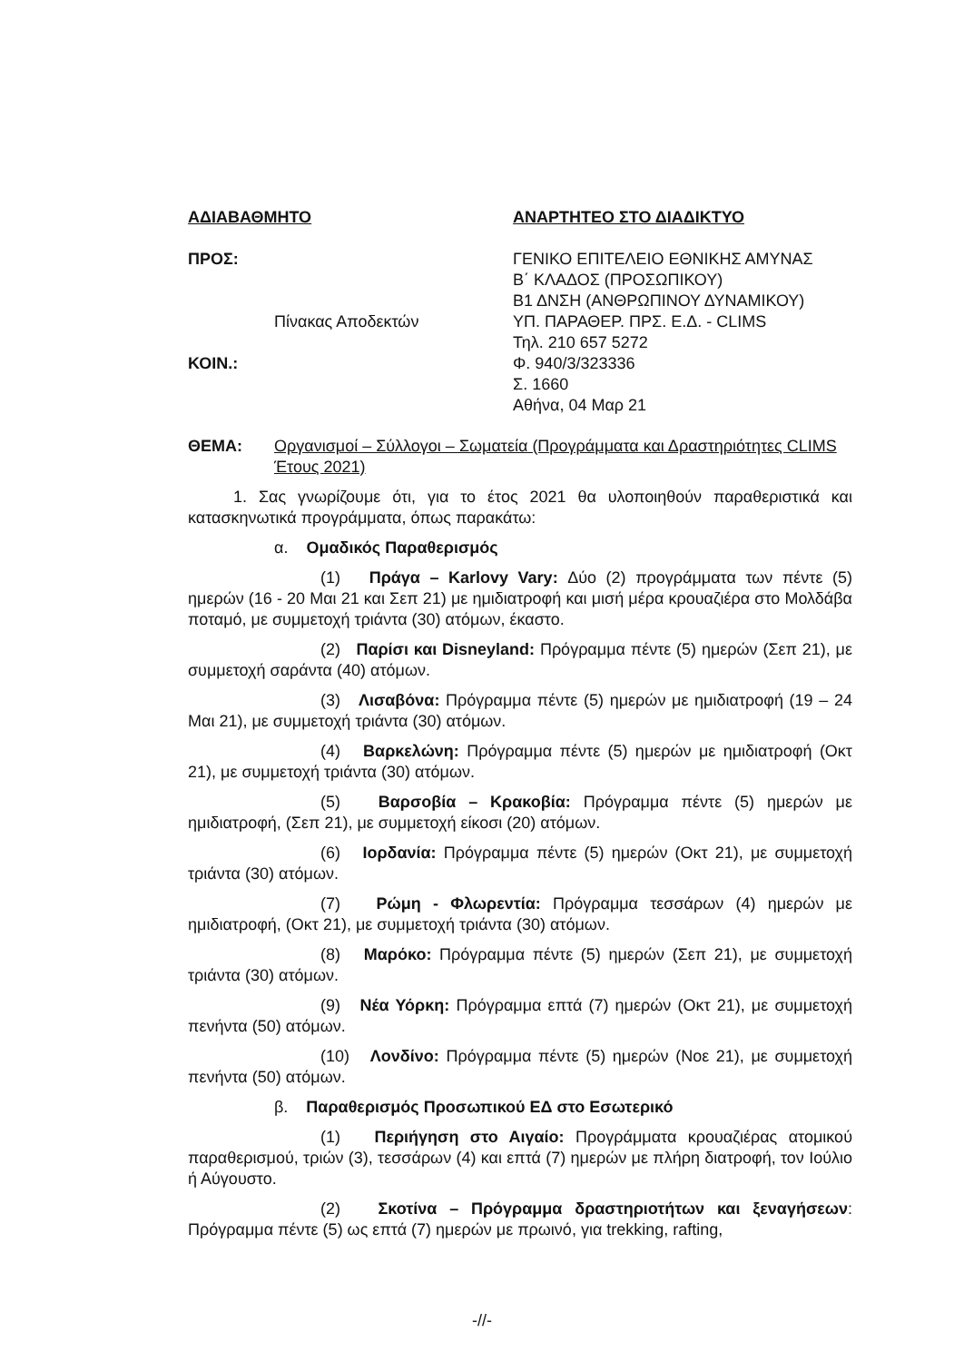ΑΔΙΑΒΑΘΜΗΤΟ
ΠΡΟΣ:
Πίνακας Αποδεκτών
ΚΟΙΝ.:
ΑΝΑΡΤΗΤΕΟ ΣΤΟ ΔΙΑΔΙΚΤΥΟ
ΓΕΝΙΚΟ ΕΠΙΤΕΛΕΙΟ ΕΘΝΙΚΗΣ ΑΜΥΝΑΣ
Β΄ ΚΛΑΔΟΣ (ΠΡΟΣΩΠΙΚΟΥ)
Β1 ΔΝΣΗ (ΑΝΘΡΩΠΙΝΟΥ ΔΥΝΑΜΙΚΟΥ)
ΥΠ. ΠΑΡΑΘΕΡ. ΠΡΣ. Ε.Δ. - CLIMS
Τηλ. 210 657 5272
Φ. 940/3/323336
Σ. 1660
Αθήνα, 04 Μαρ 21
ΘΕΜΑ: Οργανισμοί – Σύλλογοι – Σωματεία (Προγράμματα και Δραστηριότητες CLIMS Έτους 2021)
1. Σας γνωρίζουμε ότι, για το έτος 2021 θα υλοποιηθούν παραθεριστικά και κατασκηνωτικά προγράμματα, όπως παρακάτω:
α. Ομαδικός Παραθερισμός
(1) Πράγα – Karlovy Vary: Δύο (2) προγράμματα των πέντε (5) ημερών (16 - 20 Μαι 21 και Σεπ 21) με ημιδιατροφή και μισή μέρα κρουαζιέρα στο Μολδάβα ποταμό, με συμμετοχή τριάντα (30) ατόμων, έκαστο.
(2) Παρίσι και Disneyland: Πρόγραμμα πέντε (5) ημερών (Σεπ 21), με συμμετοχή σαράντα (40) ατόμων.
(3) Λισαβόνα: Πρόγραμμα πέντε (5) ημερών με ημιδιατροφή (19 – 24 Μαι 21), με συμμετοχή τριάντα (30) ατόμων.
(4) Βαρκελώνη: Πρόγραμμα πέντε (5) ημερών με ημιδιατροφή (Οκτ 21), με συμμετοχή τριάντα (30) ατόμων.
(5) Βαρσοβία – Κρακοβία: Πρόγραμμα πέντε (5) ημερών με ημιδιατροφή, (Σεπ 21), με συμμετοχή είκοσι (20) ατόμων.
(6) Ιορδανία: Πρόγραμμα πέντε (5) ημερών (Οκτ 21), με συμμετοχή τριάντα (30) ατόμων.
(7) Ρώμη - Φλωρεντία: Πρόγραμμα τεσσάρων (4) ημερών με ημιδιατροφή, (Οκτ 21), με συμμετοχή τριάντα (30) ατόμων.
(8) Μαρόκο: Πρόγραμμα πέντε (5) ημερών (Σεπ 21), με συμμετοχή τριάντα (30) ατόμων.
(9) Νέα Υόρκη: Πρόγραμμα επτά (7) ημερών (Οκτ 21), με συμμετοχή πενήντα (50) ατόμων.
(10) Λονδίνο: Πρόγραμμα πέντε (5) ημερών (Νοε 21), με συμμετοχή πενήντα (50) ατόμων.
β. Παραθερισμός Προσωπικού ΕΔ στο Εσωτερικό
(1) Περιήγηση στο Αιγαίο: Προγράμματα κρουαζιέρας ατομικού παραθερισμού, τριών (3), τεσσάρων (4) και επτά (7) ημερών με πλήρη διατροφή, τον Ιούλιο ή Αύγουστο.
(2) Σκοτίνα – Πρόγραμμα δραστηριοτήτων και ξεναγήσεων: Πρόγραμμα πέντε (5) ως επτά (7) ημερών με πρωινό, για trekking, rafting,
-//-